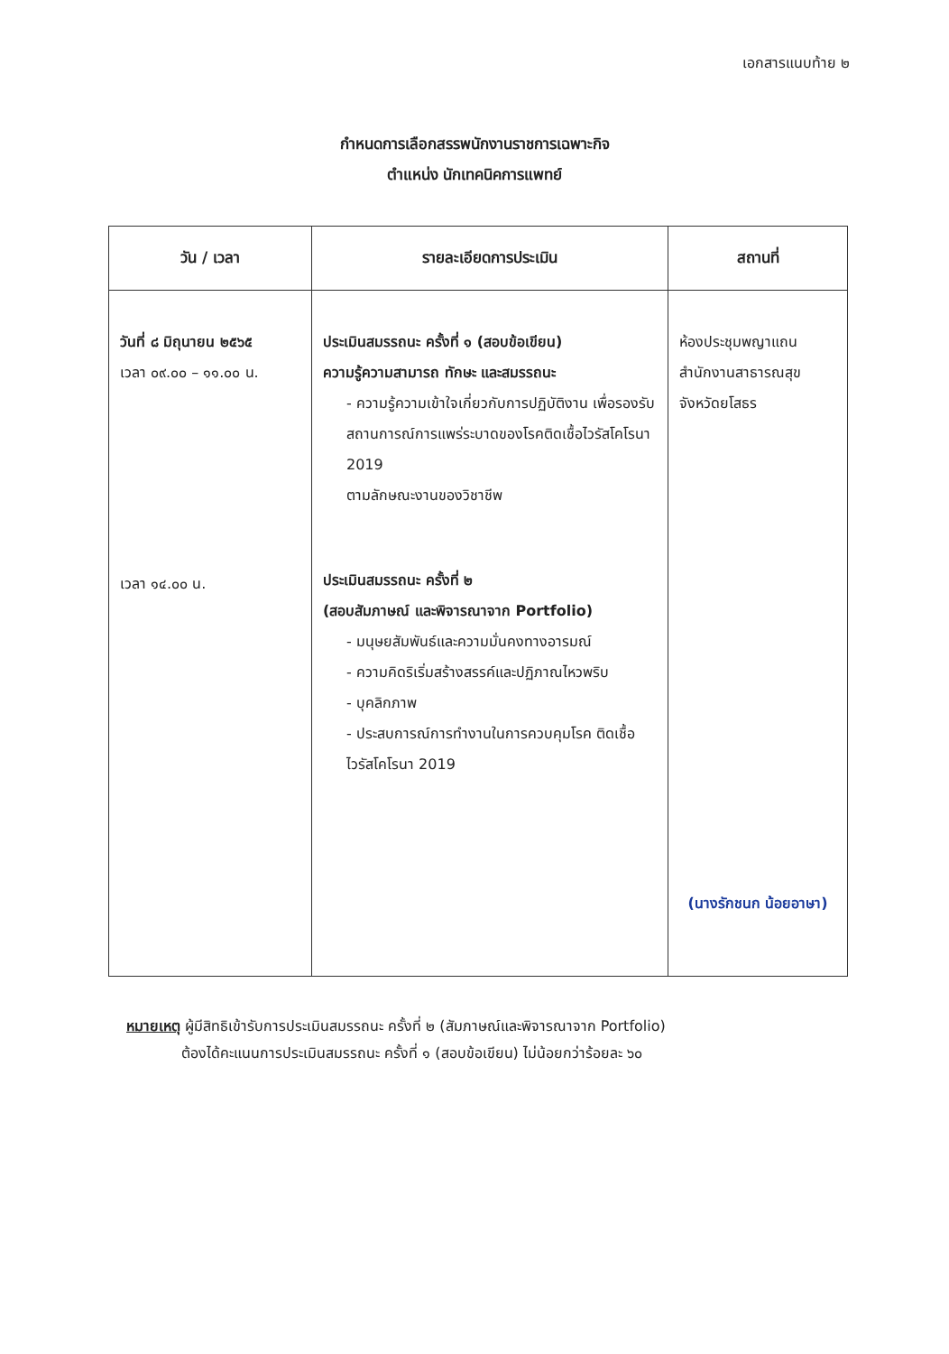เอกสารแนบท้าย ๒
กำหนดการเลือกสรรพนักงานราชการเฉพาะกิจ
ตำแหน่ง นักเทคนิคการแพทย์
| วัน / เวลา | รายละเอียดการประเมิน | สถานที่ |
| --- | --- | --- |
| วันที่ ๘ มิถุนายน ๒๕๖๕ เวลา ๐๙.๐๐ – ๑๑.๐๐ น. เวลา ๑๔.๐๐ น. | ประเมินสมรรถนะ ครั้งที่ ๑ (สอบข้อเขียน) ความรู้ความสามารถ ทักษะ และสมรรถนะ - ความรู้ความเข้าใจเกี่ยวกับการปฏิบัติงาน เพื่อรองรับสถานการณ์การแพร่ระบาดของโรคติดเชื้อไวรัสโคโรนา 2019 ตามลักษณะงานของวิชาชีพ ประเมินสมรรถนะ ครั้งที่ ๒ (สอบสัมภาษณ์ และพิจารณาจาก Portfolio) - มนุษยสัมพันธ์และความมั่นคงทางอารมณ์ - ความคิดริเริ่มสร้างสรรค์และปฏิภาณไหวพริบ - บุคลิกภาพ - ประสบการณ์การทำงานในการควบคุมโรค ติดเชื้อไวรัสโคโรนา 2019 | ห้องประชุมพญาแถน สำนักงานสาธารณสุข จังหวัดยโสธร (นางรักชนก น้อยอาษา) |
หมายเหตุ ผู้มีสิทธิเข้ารับการประเมินสมรรถนะ ครั้งที่ ๒ (สัมภาษณ์และพิจารณาจาก Portfolio)
ต้องได้คะแนนการประเมินสมรรถนะ ครั้งที่ ๑ (สอบข้อเขียน) ไม่น้อยกว่าร้อยละ ๖๐